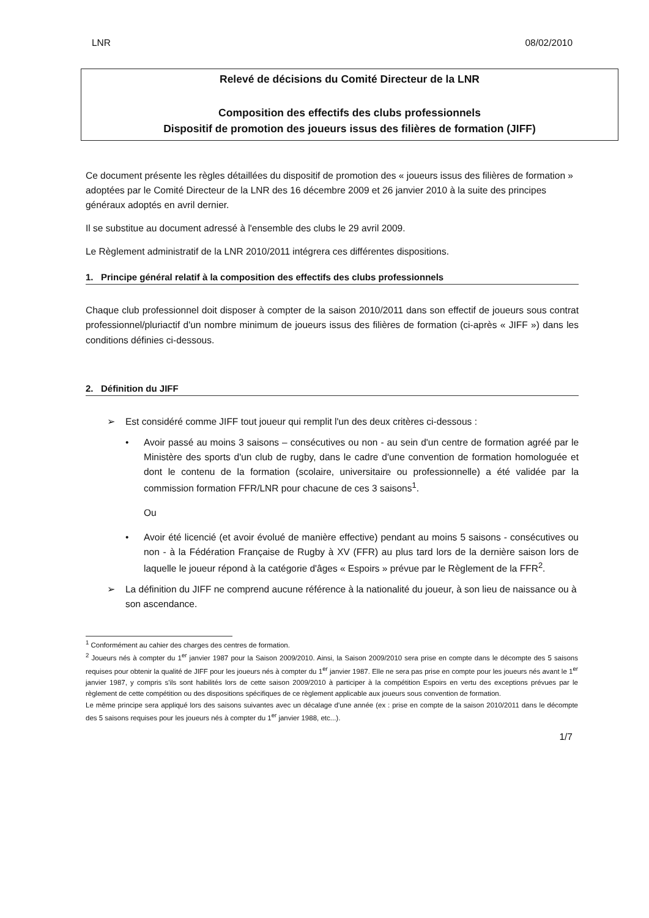LNR 08/02/2010
Relevé de décisions du Comité Directeur de la LNR
Composition des effectifs des clubs professionnels
Dispositif de promotion des joueurs issus des filières de formation (JIFF)
Ce document présente les règles détaillées du dispositif de promotion des « joueurs issus des filières de formation » adoptées par le Comité Directeur de la LNR des 16 décembre 2009 et 26 janvier 2010 à la suite des principes généraux adoptés en avril dernier.
Il se substitue au document adressé à l'ensemble des clubs le 29 avril 2009.
Le Règlement administratif de la LNR 2010/2011 intégrera ces différentes dispositions.
1. Principe général relatif à la composition des effectifs des clubs professionnels
Chaque club professionnel doit disposer à compter de la saison 2010/2011 dans son effectif de joueurs sous contrat professionnel/pluriactif d'un nombre minimum de joueurs issus des filières de formation (ci-après « JIFF ») dans les conditions définies ci-dessous.
2. Définition du JIFF
➢ Est considéré comme JIFF tout joueur qui remplit l'un des deux critères ci-dessous :
• Avoir passé au moins 3 saisons – consécutives ou non - au sein d'un centre de formation agréé par le Ministère des sports d'un club de rugby, dans le cadre d'une convention de formation homologuée et dont le contenu de la formation (scolaire, universitaire ou professionnelle) a été validée par la commission formation FFR/LNR pour chacune de ces 3 saisons<sup>1</sup>.
Ou
• Avoir été licencié (et avoir évolué de manière effective) pendant au moins 5 saisons - consécutives ou non - à la Fédération Française de Rugby à XV (FFR) au plus tard lors de la dernière saison lors de laquelle le joueur répond à la catégorie d'âges « Espoirs » prévue par le Règlement de la FFR<sup>2</sup>.
➢ La définition du JIFF ne comprend aucune référence à la nationalité du joueur, à son lieu de naissance ou à son ascendance.
<sup>1</sup> Conformément au cahier des charges des centres de formation.
<sup>2</sup> Joueurs nés à compter du 1<sup>er</sup> janvier 1987 pour la Saison 2009/2010. Ainsi, la Saison 2009/2010 sera prise en compte dans le décompte des 5 saisons requises pour obtenir la qualité de JIFF pour les joueurs nés à compter du 1<sup>er</sup> janvier 1987. Elle ne sera pas prise en compte pour les joueurs nés avant le 1<sup>er</sup> janvier 1987, y compris s'ils sont habilités lors de cette saison 2009/2010 à participer à la compétition Espoirs en vertu des exceptions prévues par le règlement de cette compétition ou des dispositions spécifiques de ce règlement applicable aux joueurs sous convention de formation.
Le même principe sera appliqué lors des saisons suivantes avec un décalage d'une année (ex : prise en compte de la saison 2010/2011 dans le décompte des 5 saisons requises pour les joueurs nés à compter du 1<sup>er</sup> janvier 1988, etc...).
1/7